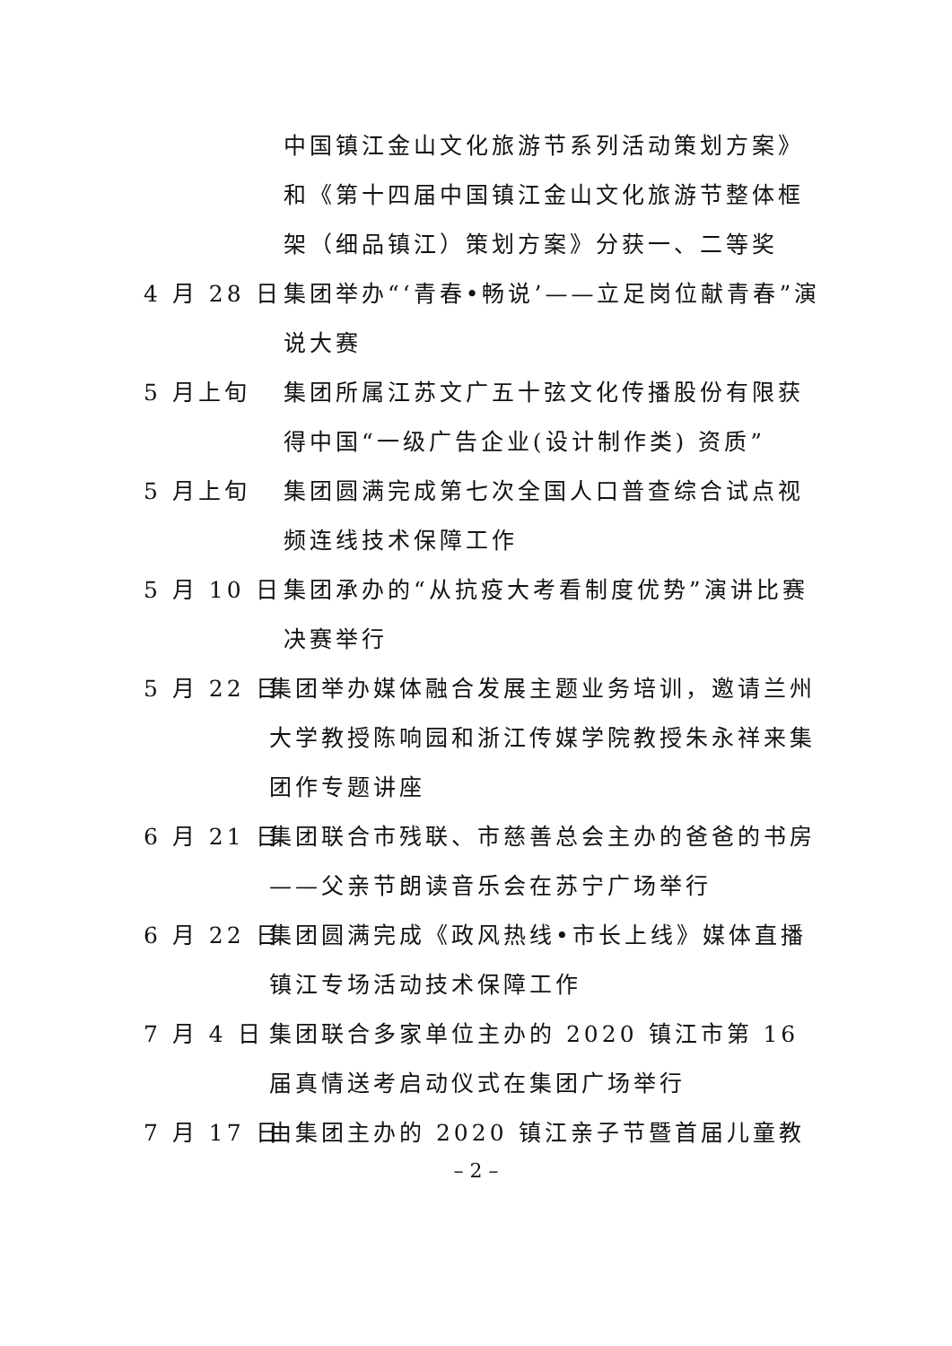中国镇江金山文化旅游节系列活动策划方案》和《第十四届中国镇江金山文化旅游节整体框架（细品镇江）策划方案》分获一、二等奖
4 月 28 日
集团举办“‘青春•畅说’——立足岗位献青春”演说大赛
5 月上旬 集团所属江苏文广五十弦文化传播股份有限获得中国“一级广告企业(设计制作类) 资质”
5 月上旬 集团圆满完成第七次全国人口普查综合试点视频连线技术保障工作
5 月 10 日
集团承办的“从抗疫大考看制度优势”演讲比赛决赛举行
5 月 22 日
集团举办媒体融合发展主题业务培训，邀请兰州大学教授陈响园和浙江传媒学院教授朱永祥来集团作专题讲座
6 月 21 日
集团联合市残联、市慈善总会主办的爸爸的书房——父亲节朗读音乐会在苏宁广场举行
6 月 22 日
集团圆满完成《政风热线•市长上线》媒体直播镇江专场活动技术保障工作
7 月 4 日 集团联合多家单位主办的 2020 镇江市第 16 届真情送考启动仪式在集团广场举行
7 月 17 日
由集团主办的 2020 镇江亲子节暨首届儿童教
– 2 –